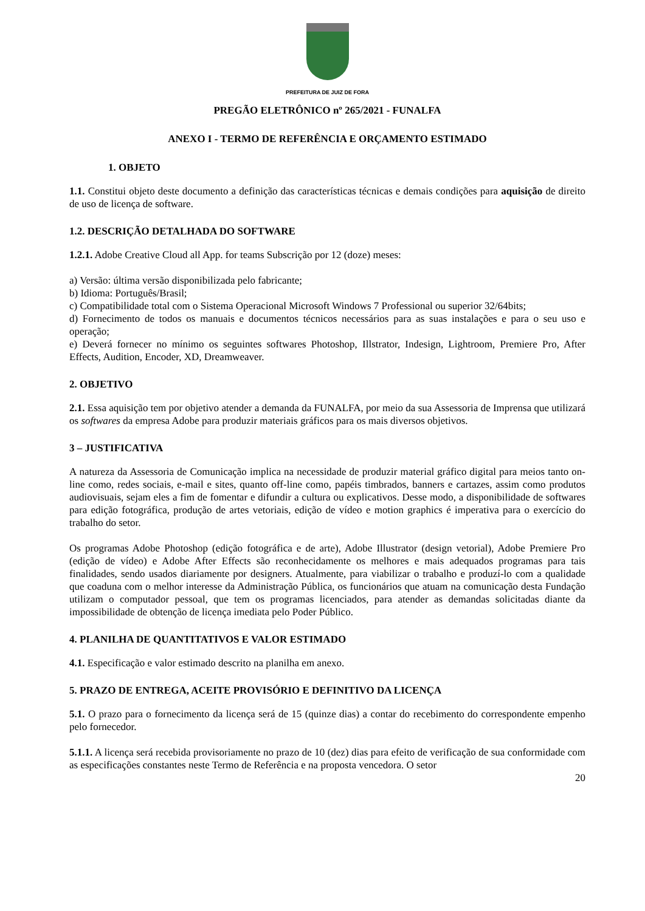PREFEITURA DE JUIZ DE FORA
PREGÃO ELETRÔNICO nº 265/2021 - FUNALFA
ANEXO I - TERMO DE REFERÊNCIA E ORÇAMENTO ESTIMADO
1. OBJETO
1.1. Constitui objeto deste documento a definição das características técnicas e demais condições para aquisição de direito de uso de licença de software.
1.2. DESCRIÇÃO DETALHADA DO SOFTWARE
1.2.1. Adobe Creative Cloud all App. for teams Subscrição por 12 (doze) meses:
a) Versão: última versão disponibilizada pelo fabricante;
b) Idioma: Português/Brasil;
c) Compatibilidade total com o Sistema Operacional Microsoft Windows 7 Professional ou superior 32/64bits;
d) Fornecimento de todos os manuais e documentos técnicos necessários para as suas instalações e para o seu uso e operação;
e) Deverá fornecer no mínimo os seguintes softwares Photoshop, Illstrator, Indesign, Lightroom, Premiere Pro, After Effects, Audition, Encoder, XD, Dreamweaver.
2. OBJETIVO
2.1. Essa aquisição tem por objetivo atender a demanda da FUNALFA, por meio da sua Assessoria de Imprensa que utilizará os softwares da empresa Adobe para produzir materiais gráficos para os mais diversos objetivos.
3 – JUSTIFICATIVA
A natureza da Assessoria de Comunicação implica na necessidade de produzir material gráfico digital para meios tanto on-line como, redes sociais, e-mail e sites, quanto off-line como, papéis timbrados, banners e cartazes, assim como produtos audiovisuais, sejam eles a fim de fomentar e difundir a cultura ou explicativos. Desse modo, a disponibilidade de softwares para edição fotográfica, produção de artes vetoriais, edição de vídeo e motion graphics é imperativa para o exercício do trabalho do setor.
Os programas Adobe Photoshop (edição fotográfica e de arte), Adobe Illustrator (design vetorial), Adobe Premiere Pro (edição de vídeo) e Adobe After Effects são reconhecidamente os melhores e mais adequados programas para tais finalidades, sendo usados diariamente por designers. Atualmente, para viabilizar o trabalho e produzí-lo com a qualidade que coaduna com o melhor interesse da Administração Pública, os funcionários que atuam na comunicação desta Fundação utilizam o computador pessoal, que tem os programas licenciados, para atender as demandas solicitadas diante da impossibilidade de obtenção de licença imediata pelo Poder Público.
4. PLANILHA DE QUANTITATIVOS E VALOR ESTIMADO
4.1. Especificação e valor estimado descrito na planilha em anexo.
5. PRAZO DE ENTREGA, ACEITE PROVISÓRIO E DEFINITIVO DA LICENÇA
5.1. O prazo para o fornecimento da licença será de 15 (quinze dias) a contar do recebimento do correspondente empenho pelo fornecedor.
5.1.1. A licença será recebida provisoriamente no prazo de 10 (dez) dias para efeito de verificação de sua conformidade com as especificações constantes neste Termo de Referência e na proposta vencedora. O setor
20